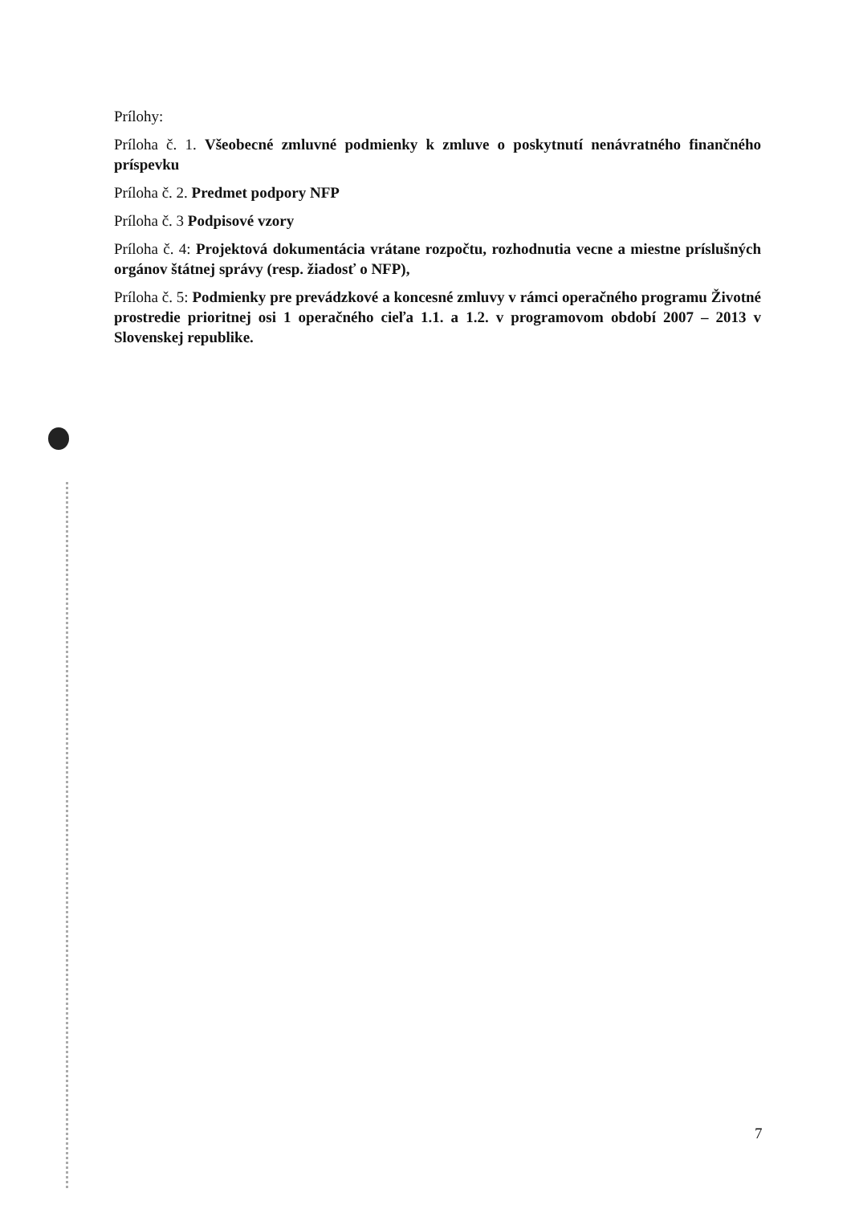Prílohy:
Príloha č. 1. Všeobecné zmluvné podmienky k zmluve o poskytnutí nenávratného finančného príspevku
Príloha č. 2. Predmet podpory NFP
Príloha č. 3 Podpisové vzory
Príloha č. 4: Projektová dokumentácia vrátane rozpočtu, rozhodnutia vecne a miestne príslušných orgánov štátnej správy (resp. žiadosť o NFP),
Príloha č. 5: Podmienky pre prevádzkové a koncesné zmluvy v rámci operačného programu Životné prostredie prioritnej osi 1 operačného cieľa 1.1. a 1.2. v programovom období 2007 – 2013 v Slovenskej republike.
7